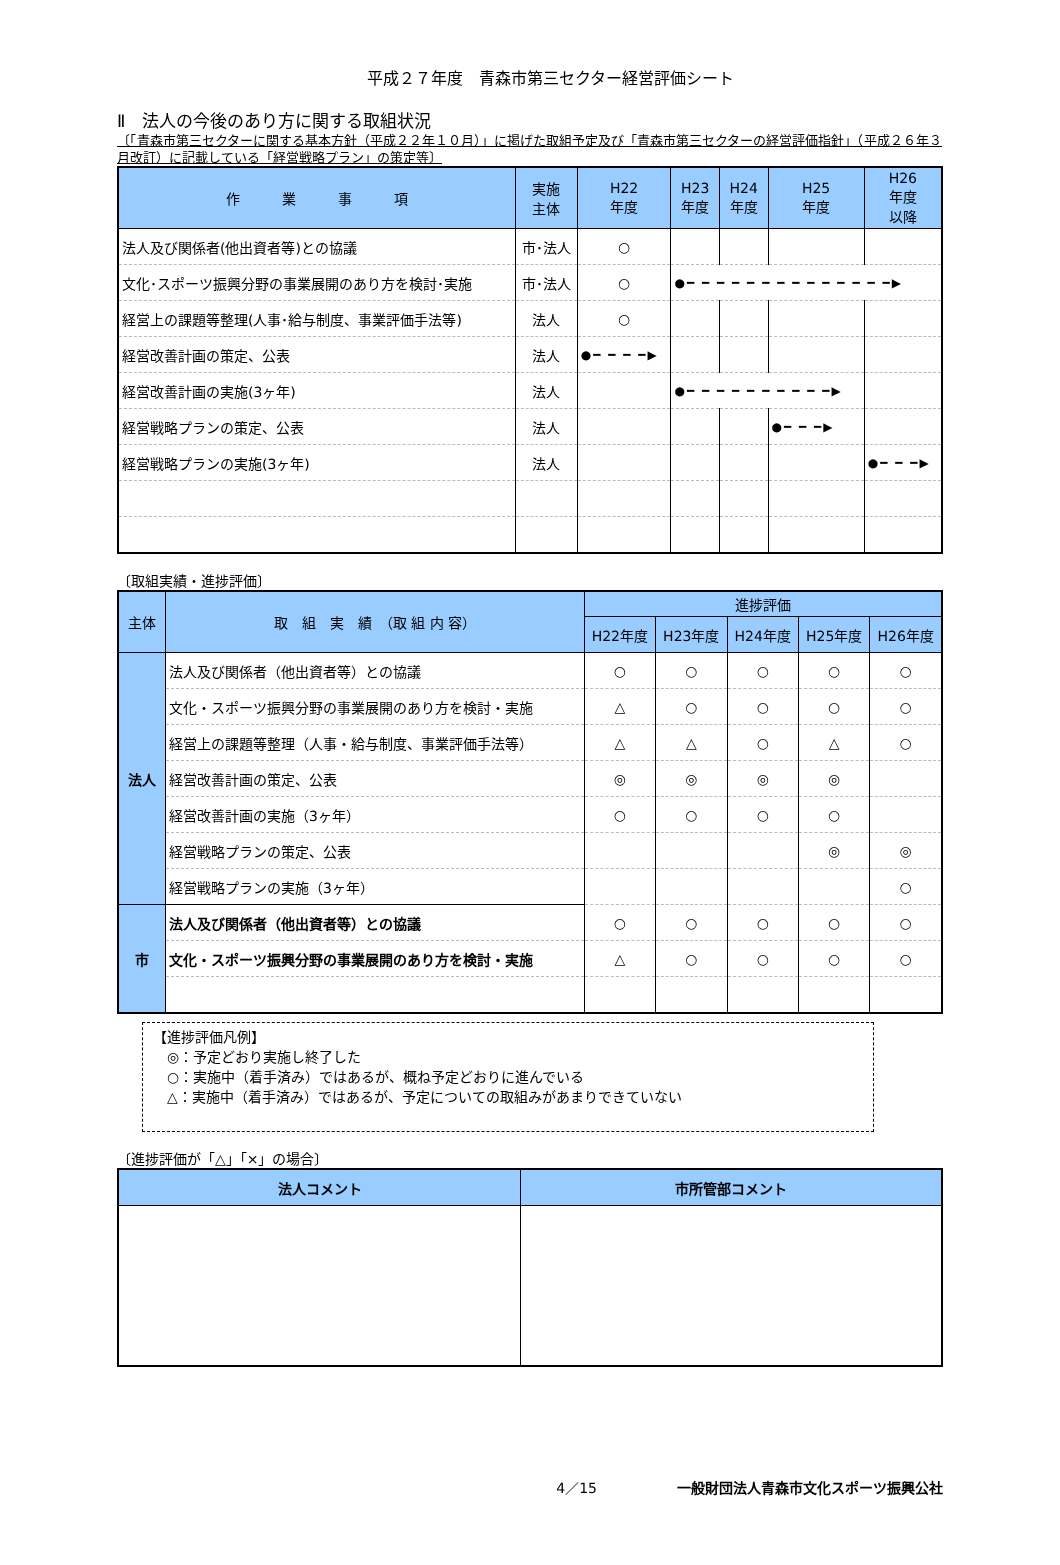平成２７年度　青森市第三セクター経営評価シート
Ⅱ　法人の今後のあり方に関する取組状況
〔「青森市第三セクターに関する基本方針（平成２２年１０月）」に掲げた取組予定及び「青森市第三セクターの経営評価指針」（平成２６年３月改訂）に記載している「経営戦略プラン」の策定等〕
| 作 業 事 項 | 実施 主体 | H22 年度 | H23 年度 | H24 年度 | H25 年度 | H26 年度 以降 |
| --- | --- | --- | --- | --- | --- | --- |
| 法人及び関係者(他出資者等)との協議 | 市･法人 | ○ | | | | |
| 文化･スポーツ振興分野の事業展開のあり方を検討･実施 | 市･法人 | ○ | ●━ ━ ━ ━ ━ ━ ━ ━ ━ ━ ━ ━ ━ ━▶ | | | |
| 経営上の課題等整理(人事･給与制度、事業評価手法等) | 法人 | ○ | | | | |
| 経営改善計画の策定、公表 | 法人 | ●━ ━ ━ ━▶ | | | | |
| 経営改善計画の実施(3ヶ年) | 法人 | | ●━ ━ ━ ━ ━ ━ ━ ━ ━ ━▶ | | | |
| 経営戦略プランの策定、公表 | 法人 | | | | ●━ ━ ━▶ | |
| 経営戦略プランの実施(3ヶ年) | 法人 | | | | | ●━ ━ ━▶ |
〔取組実績・進捗評価〕
| 主体 | 取 組 実 績 （取 組 内 容） | 進捗評価 | | | | |
| --- | --- | --- | --- | --- | --- | --- |
| | | H22年度 | H23年度 | H24年度 | H25年度 | H26年度 |
| 法人 | 法人及び関係者（他出資者等）との協議 | ○ | ○ | ○ | ○ | ○ |
| | 文化・スポーツ振興分野の事業展開のあり方を検討・実施 | △ | ○ | ○ | ○ | ○ |
| | 経営上の課題等整理（人事・給与制度、事業評価手法等） | △ | △ | ○ | △ | ○ |
| | 経営改善計画の策定、公表 | ◎ | ◎ | ◎ | ◎ | |
| | 経営改善計画の実施（3ヶ年） | ○ | ○ | ○ | ○ | |
| | 経営戦略プランの策定、公表 | | | | ◎ | ◎ |
| | 経営戦略プランの実施（3ヶ年） | | | | | ○ |
| 市 | 法人及び関係者（他出資者等）との協議 | ○ | ○ | ○ | ○ | ○ |
| | 文化・スポーツ振興分野の事業展開のあり方を検討・実施 | △ | ○ | ○ | ○ | ○ |
【進捗評価凡例】
　◎：予定どおり実施し終了した
　○：実施中（着手済み）ではあるが、概ね予定どおりに進んでいる
　△：実施中（着手済み）ではあるが、予定についての取組みがあまりできていない
〔進捗評価が「△」「×」の場合〕
| 法人コメント | 市所管部コメント |
| --- | --- |
4／15 一般財団法人青森市文化スポーツ振興公社